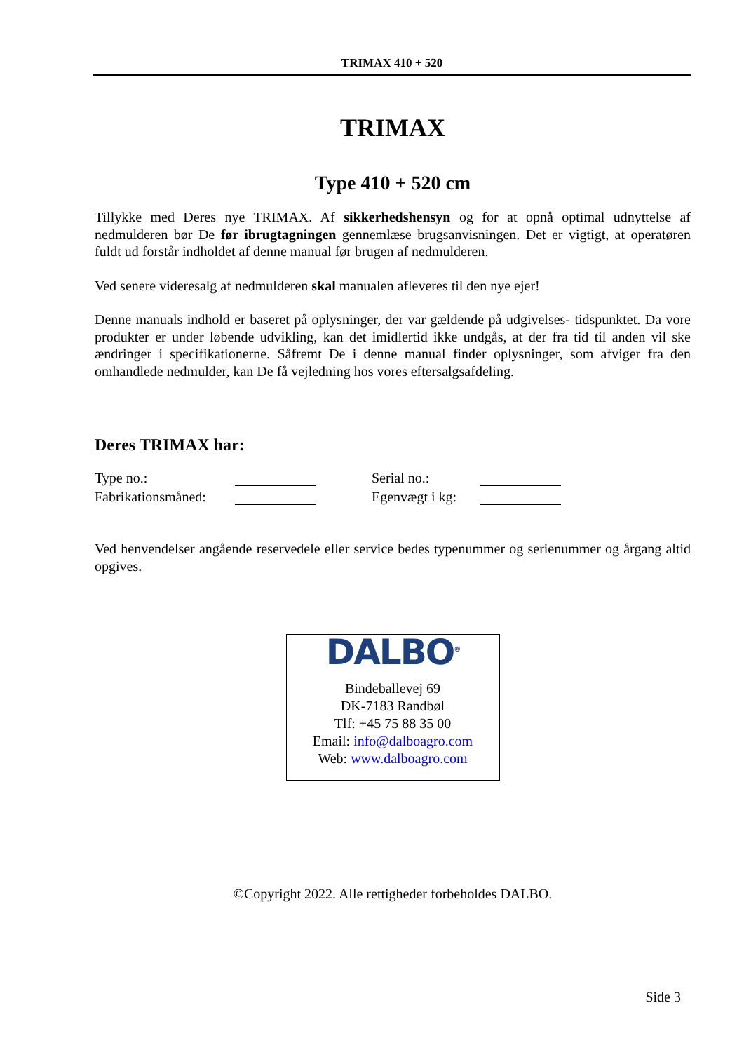TRIMAX 410 + 520
TRIMAX
Type 410 + 520 cm
Tillykke med Deres nye TRIMAX. Af sikkerhedshensyn og for at opnå optimal udnyttelse af nedmulderen bør De før ibrugtagningen gennemlæse brugsanvisningen. Det er vigtigt, at operatøren fuldt ud forstår indholdet af denne manual før brugen af nedmulderen.
Ved senere videresalg af nedmulderen skal manualen afleveres til den nye ejer!
Denne manuals indhold er baseret på oplysninger, der var gældende på udgivelses- tidspunktet. Da vore produkter er under løbende udvikling, kan det imidlertid ikke undgås, at der fra tid til anden vil ske ændringer i specifikationerne. Såfremt De i denne manual finder oplysninger, som afviger fra den omhandlede nedmulder, kan De få vejledning hos vores eftersalgsafdeling.
Deres TRIMAX har:
Type no.:
Serial no.:
Fabrikationsmåned:
Egenvægt i kg:
Ved henvendelser angående reservedele eller service bedes typenummer og serienummer og årgang altid opgives.
DALBO<sup>®</sup>
Bindeballevej 69
DK-7183 Randbøl
Tlf: +45 75 88 35 00
Email: info@dalboagro.com
Web: www.dalboagro.com
©Copyright 2022. Alle rettigheder forbeholdes DALBO.
Side 3